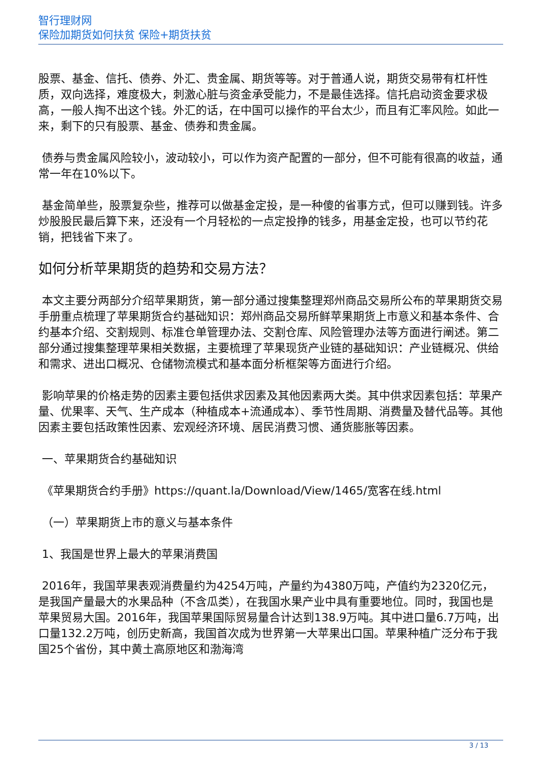智行理财网
保险加期货如何扶贫 保险+期货扶贫
股票、基金、信托、债券、外汇、贵金属、期货等等。对于普通人说，期货交易带有杠杆性质，双向选择，难度极大，刺激心脏与资金承受能力，不是最佳选择。信托启动资金要求极高，一般人掏不出这个钱。外汇的话，在中国可以操作的平台太少，而且有汇率风险。如此一来，剩下的只有股票、基金、债券和贵金属。
债券与贵金属风险较小，波动较小，可以作为资产配置的一部分，但不可能有很高的收益，通常一年在10%以下。
基金简单些，股票复杂些，推荐可以做基金定投，是一种傻的省事方式，但可以赚到钱。许多炒股股民最后算下来，还没有一个月轻松的一点定投挣的钱多，用基金定投，也可以节约花销，把钱省下来了。
如何分析苹果期货的趋势和交易方法？
本文主要分两部分介绍苹果期货，第一部分通过搜集整理郑州商品交易所公布的苹果期货交易手册重点梳理了苹果期货合约基础知识：郑州商品交易所鲜苹果期货上市意义和基本条件、合约基本介绍、交割规则、标准仓单管理办法、交割仓库、风险管理办法等方面进行阐述。第二部分通过搜集整理苹果相关数据，主要梳理了苹果现货产业链的基础知识：产业链概况、供给和需求、进出口概况、仓储物流模式和基本面分析框架等方面进行介绍。
影响苹果的价格走势的因素主要包括供求因素及其他因素两大类。其中供求因素包括：苹果产量、优果率、天气、生产成本（种植成本+流通成本）、季节性周期、消费量及替代品等。其他因素主要包括政策性因素、宏观经济环境、居民消费习惯、通货膨胀等因素。
一、苹果期货合约基础知识
《苹果期货合约手册》https://quant.la/Download/View/1465/宽客在线.html
（一）苹果期货上市的意义与基本条件
1、我国是世界上最大的苹果消费国
2016年，我国苹果表观消费量约为4254万吨，产量约为4380万吨，产值约为2320亿元，是我国产量最大的水果品种（不含瓜类），在我国水果产业中具有重要地位。同时，我国也是苹果贸易大国。2016年，我国苹果国际贸易量合计达到138.9万吨。其中进口量6.7万吨，出口量132.2万吨，创历史新高，我国首次成为世界第一大苹果出口国。苹果种植广泛分布于我国25个省份，其中黄土高原地区和渤海湾
3 / 13